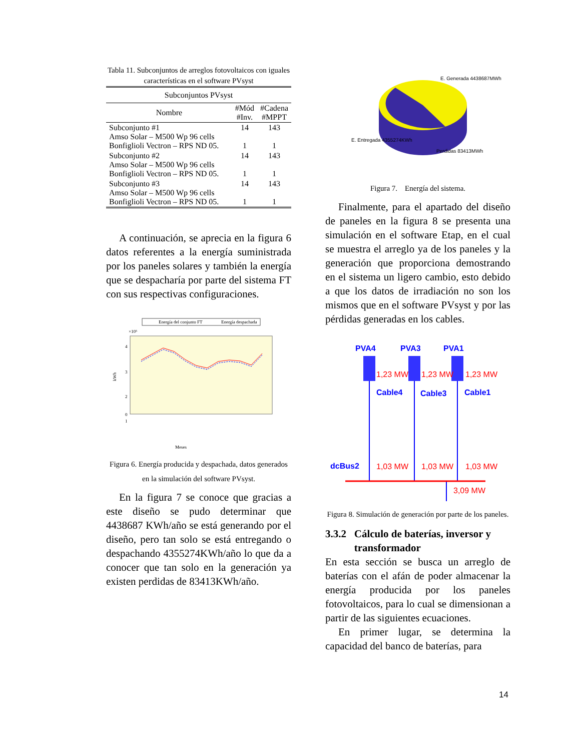Tabla 11. Subconjuntos de arreglos fotovoltaicos con iguales características en el software PVsyst
| Subconjuntos PVsyst | | |
| --- | --- | --- |
| Nombre | #Mód #Inv. | #Cadena #MPPT |
| Subconjunto #1 Amso Solar – M500 Wp 96 cells Bonfiglioli Vectron – RPS ND 05. | 14 1 | 143 1 |
| Subconjunto #2 Amso Solar – M500 Wp 96 cells Bonfiglioli Vectron – RPS ND 05. | 14 1 | 143 1 |
| Subconjunto #3 Amso Solar – M500 Wp 96 cells Bonfiglioli Vectron – RPS ND 05. | 14 1 | 143 1 |
A continuación, se aprecia en la figura 6 datos referentes a la energía suministrada por los paneles solares y también la energía que se despacharía por parte del sistema FT con sus respectivas configuraciones.
Energía del conjunto FT
Energía despachada
×10⁵
4
3
2
1
0
kWh
Meses
Figura 6. Energía producida y despachada, datos generados en la simulación del software PVsyst.
En la figura 7 se conoce que gracias a este diseño se pudo determinar que 4438687 KWh/año se está generando por el diseño, pero tan solo se está entregando o despachando 4355274KWh/año lo que da a conocer que tan solo en la generación ya existen perdidas de 83413KWh/año.
E. Generada 4438687MWh
E. Entregada 4355274KWh
Perdidas 83413MWh
Figura 7. Energía del sistema.
Finalmente, para el apartado del diseño de paneles en la figura 8 se presenta una simulación en el software Etap, en el cual se muestra el arreglo ya de los paneles y la generación que proporciona demostrando en el sistema un ligero cambio, esto debido a que los datos de irradiación no son los mismos que en el software PVsyst y por las pérdidas generadas en los cables.
PVA4
PVA3
PVA1
Cable4
Cable3
Cable1
dcBus2
1,23 MW
1,23 MW
1,23 MW
1,03 MW
1,03 MW
1,03 MW
3,09 MW
Figura 8. Simulación de generación por parte de los paneles.
3.3.2 Cálculo de baterías, inversor y
transformador
En esta sección se busca un arreglo de baterías con el afán de poder almacenar la energía producida por los paneles fotovoltaicos, para lo cual se dimensionan a partir de las siguientes ecuaciones.
En primer lugar, se determina la capacidad del banco de baterías, para
14